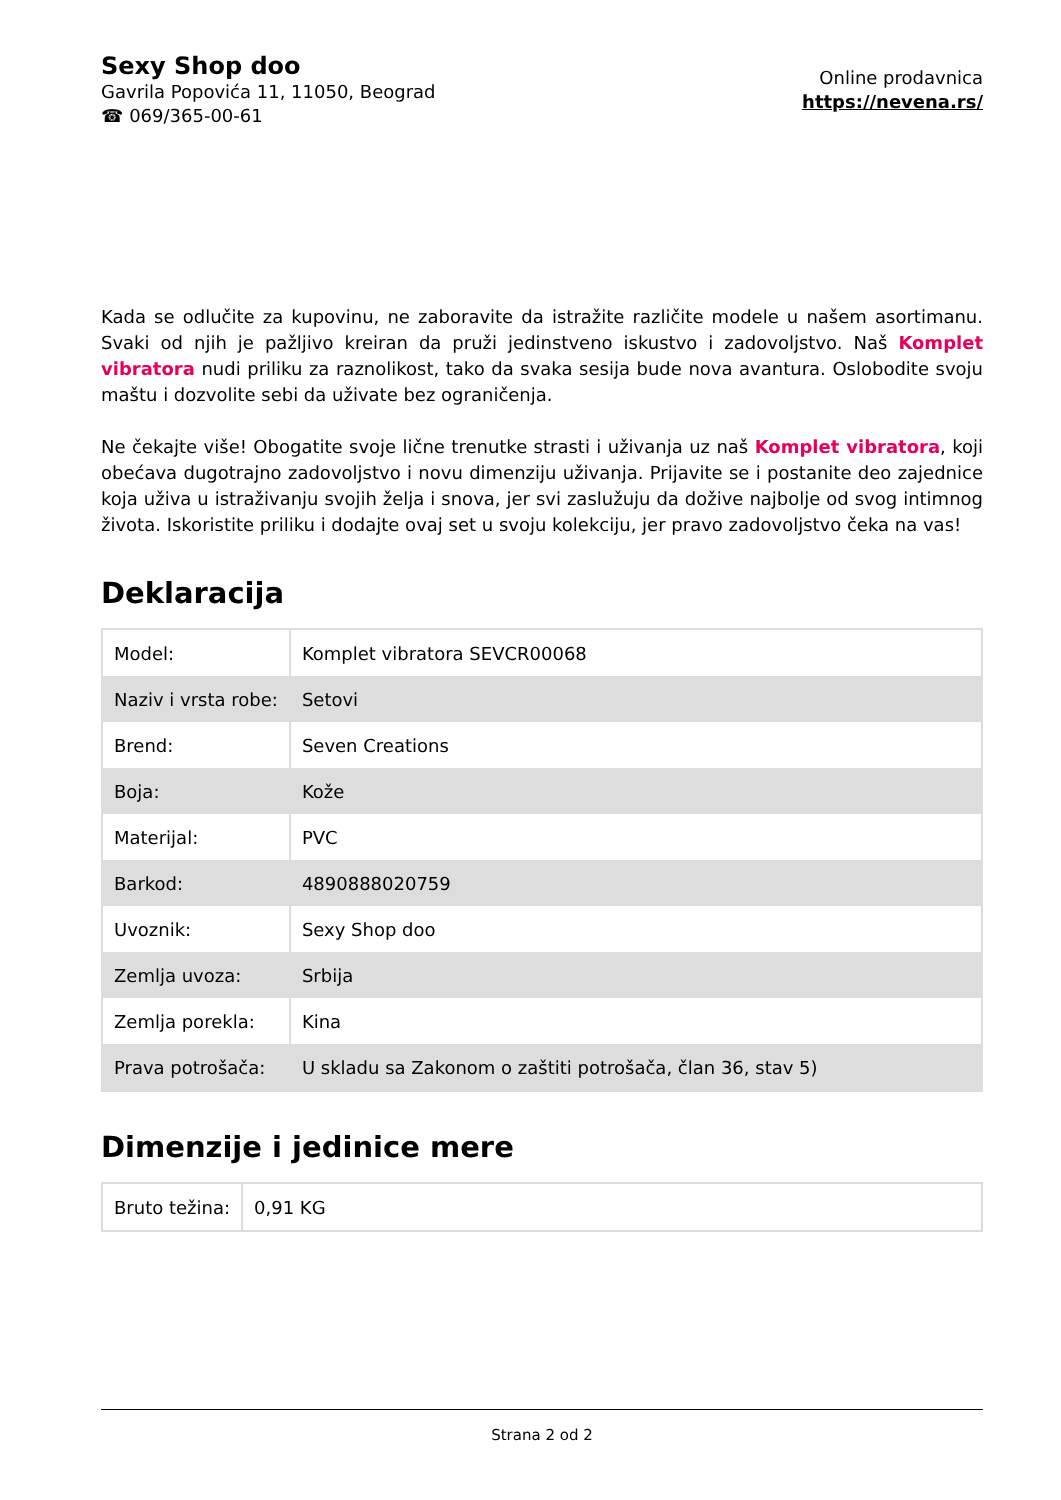Sexy Shop doo
Gavrila Popovića 11, 11050, Beograd
☎ 069/365-00-61
Online prodavnica
https://nevena.rs/
Kada se odlučite za kupovinu, ne zaboravite da istražite različite modele u našem asortimanu. Svaki od njih je pažljivo kreiran da pruži jedinstveno iskustvo i zadovoljstvo. Naš Komplet vibratora nudi priliku za raznolikost, tako da svaka sesija bude nova avantura. Oslobodite svoju maštu i dozvolite sebi da uživate bez ograničenja.
Ne čekajte više! Obogatite svoje lične trenutke strasti i uživanja uz naš Komplet vibratora, koji obećava dugotrajno zadovoljstvo i novu dimenziju uživanja. Prijavite se i postanite deo zajednice koja uživa u istraživanju svojih želja i snova, jer svi zaslužuju da dožive najbolje od svog intimnog života. Iskoristite priliku i dodajte ovaj set u svoju kolekciju, jer pravo zadovoljstvo čeka na vas!
Deklaracija
| Model: | Komplet vibratora SEVCR00068 |
| Naziv i vrsta robe: | Setovi |
| Brend: | Seven Creations |
| Boja: | Kože |
| Materijal: | PVC |
| Barkod: | 4890888020759 |
| Uvoznik: | Sexy Shop doo |
| Zemlja uvoza: | Srbija |
| Zemlja porekla: | Kina |
| Prava potrošača: | U skladu sa Zakonom o zaštiti potrošača, član 36, stav 5) |
Dimenzije i jedinice mere
| Bruto težina: | 0,91 KG |
Strana 2 od 2